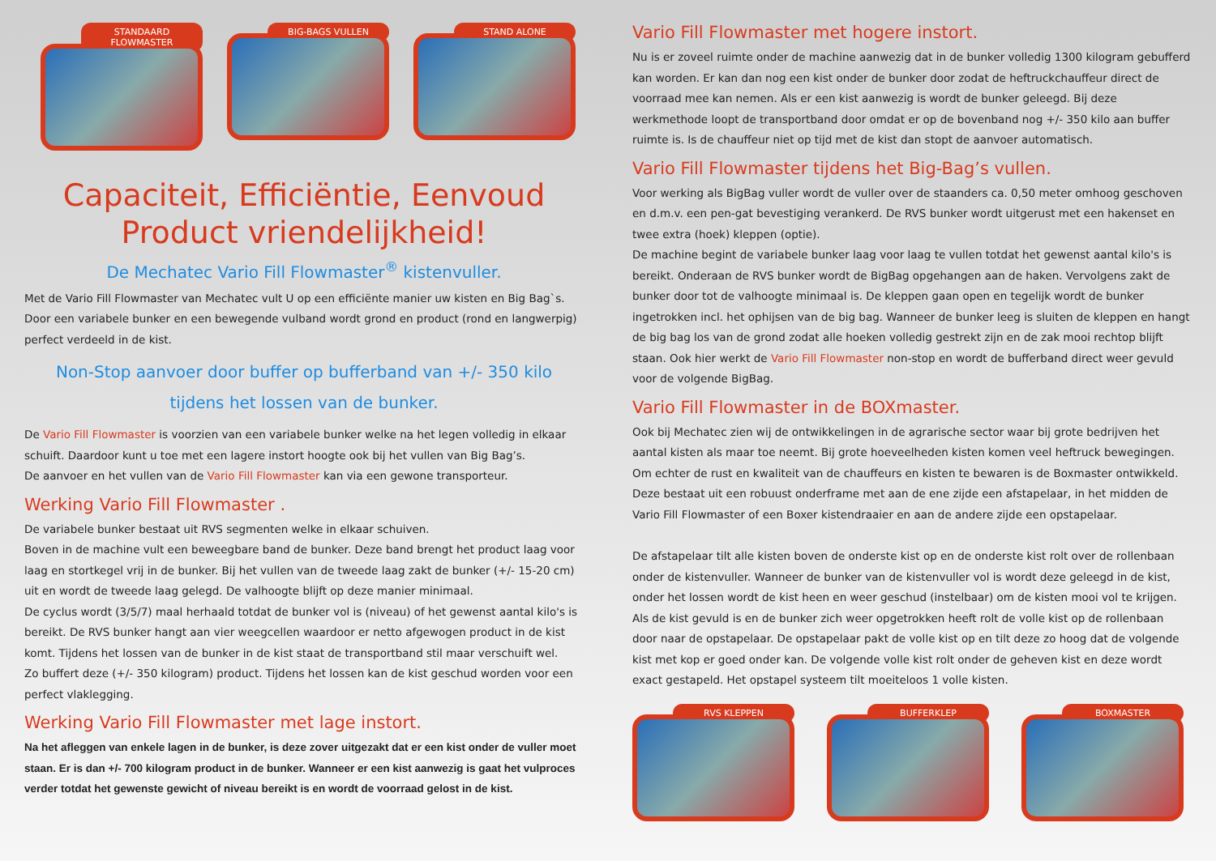STANDAARD FLOWMASTER BIG-BAGS VULLEN STAND ALONE
Capaciteit, Efficiëntie, Eenvoud
Product vriendelijkheid!
De Mechatec Vario Fill Flowmaster<sup>®</sup> kistenvuller.
Met de Vario Fill Flowmaster van Mechatec vult U op een efficiënte manier uw kisten en Big Bag`s. Door een variabele bunker en een bewegende vulband wordt grond en product (rond en langwerpig) perfect verdeeld in de kist.
Non-Stop aanvoer door buffer op bufferband van +/- 350 kilo
tijdens het lossen van de bunker.
De Vario Fill Flowmaster is voorzien van een variabele bunker welke na het legen volledig in elkaar schuift. Daardoor kunt u toe met een lagere instort hoogte ook bij het vullen van Big Bag’s.
De aanvoer en het vullen van de Vario Fill Flowmaster kan via een gewone transporteur.
Werking Vario Fill Flowmaster .
De variabele bunker bestaat uit RVS segmenten welke in elkaar schuiven.
Boven in de machine vult een beweegbare band de bunker. Deze band brengt het product laag voor laag en stortkegel vrij in de bunker. Bij het vullen van de tweede laag zakt de bunker (+/- 15-20 cm) uit en wordt de tweede laag gelegd. De valhoogte blijft op deze manier minimaal.
De cyclus wordt (3/5/7) maal herhaald totdat de bunker vol is (niveau) of het gewenst aantal kilo's is bereikt. De RVS bunker hangt aan vier weegcellen waardoor er netto afgewogen product in de kist komt. Tijdens het lossen van de bunker in de kist staat de transportband stil maar verschuift wel.
Zo buffert deze (+/- 350 kilogram) product. Tijdens het lossen kan de kist geschud worden voor een perfect vlaklegging.
Werking Vario Fill Flowmaster met lage instort.
Na het afleggen van enkele lagen in de bunker, is deze zover uitgezakt dat er een kist onder de vuller moet staan. Er is dan +/- 700 kilogram product in de bunker. Wanneer er een kist aanwezig is gaat het vulproces verder totdat het gewenste gewicht of niveau bereikt is en wordt de voorraad gelost in de kist.
Vario Fill Flowmaster met hogere instort.
Nu is er zoveel ruimte onder de machine aanwezig dat in de bunker volledig 1300 kilogram gebufferd kan worden. Er kan dan nog een kist onder de bunker door zodat de heftruckchauffeur direct de voorraad mee kan nemen. Als er een kist aanwezig is wordt de bunker geleegd. Bij deze werkmethode loopt de transportband door omdat er op de bovenband nog +/- 350 kilo aan buffer ruimte is. Is de chauffeur niet op tijd met de kist dan stopt de aanvoer automatisch.
Vario Fill Flowmaster tijdens het Big-Bag’s vullen.
Voor werking als BigBag vuller wordt de vuller over de staanders ca. 0,50 meter omhoog geschoven en d.m.v. een pen-gat bevestiging verankerd. De RVS bunker wordt uitgerust met een hakenset en twee extra (hoek) kleppen (optie).
De machine begint de variabele bunker laag voor laag te vullen totdat het gewenst aantal kilo's is bereikt. Onderaan de RVS bunker wordt de BigBag opgehangen aan de haken. Vervolgens zakt de bunker door tot de valhoogte minimaal is. De kleppen gaan open en tegelijk wordt de bunker ingetrokken incl. het ophijsen van de big bag. Wanneer de bunker leeg is sluiten de kleppen en hangt de big bag los van de grond zodat alle hoeken volledig gestrekt zijn en de zak mooi rechtop blijft staan. Ook hier werkt de Vario Fill Flowmaster non-stop en wordt de bufferband direct weer gevuld voor de volgende BigBag.
Vario Fill Flowmaster in de BOXmaster.
Ook bij Mechatec zien wij de ontwikkelingen in de agrarische sector waar bij grote bedrijven het aantal kisten als maar toe neemt. Bij grote hoeveelheden kisten komen veel heftruck bewegingen. Om echter de rust en kwaliteit van de chauffeurs en kisten te bewaren is de Boxmaster ontwikkeld. Deze bestaat uit een robuust onderframe met aan de ene zijde een afstapelaar, in het midden de Vario Fill Flowmaster of een Boxer kistendraaier en aan de andere zijde een opstapelaar.
De afstapelaar tilt alle kisten boven de onderste kist op en de onderste kist rolt over de rollenbaan onder de kistenvuller. Wanneer de bunker van de kistenvuller vol is wordt deze geleegd in de kist, onder het lossen wordt de kist heen en weer geschud (instelbaar) om de kisten mooi vol te krijgen. Als de kist gevuld is en de bunker zich weer opgetrokken heeft rolt de volle kist op de rollenbaan door naar de opstapelaar. De opstapelaar pakt de volle kist op en tilt deze zo hoog dat de volgende kist met kop er goed onder kan. De volgende volle kist rolt onder de geheven kist en deze wordt exact gestapeld. Het opstapel systeem tilt moeiteloos 1 volle kisten.
RVS KLEPPEN BUFFERKLEP BOXMASTER